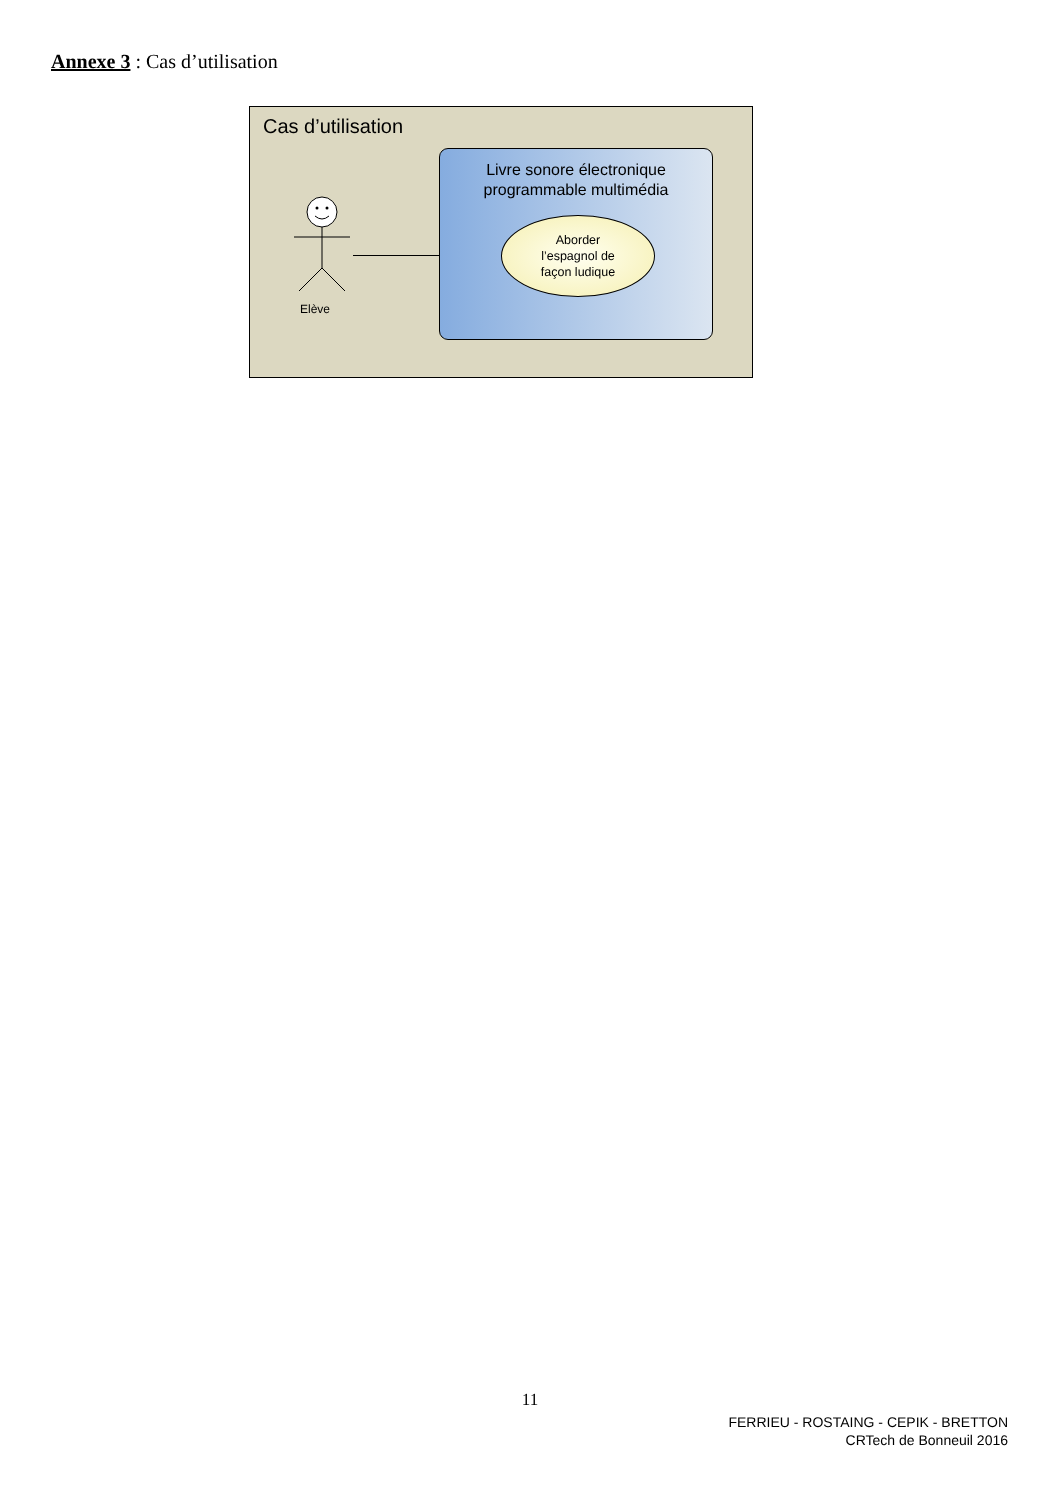Annexe 3 : Cas d’utilisation
Cas d’utilisation
Livre sonore électronique
programmable multimédia
Aborder
l’espagnol de
façon ludique
Elève
11
FERRIEU - ROSTAING - CEPIK - BRETTON
CRTech de Bonneuil 2016